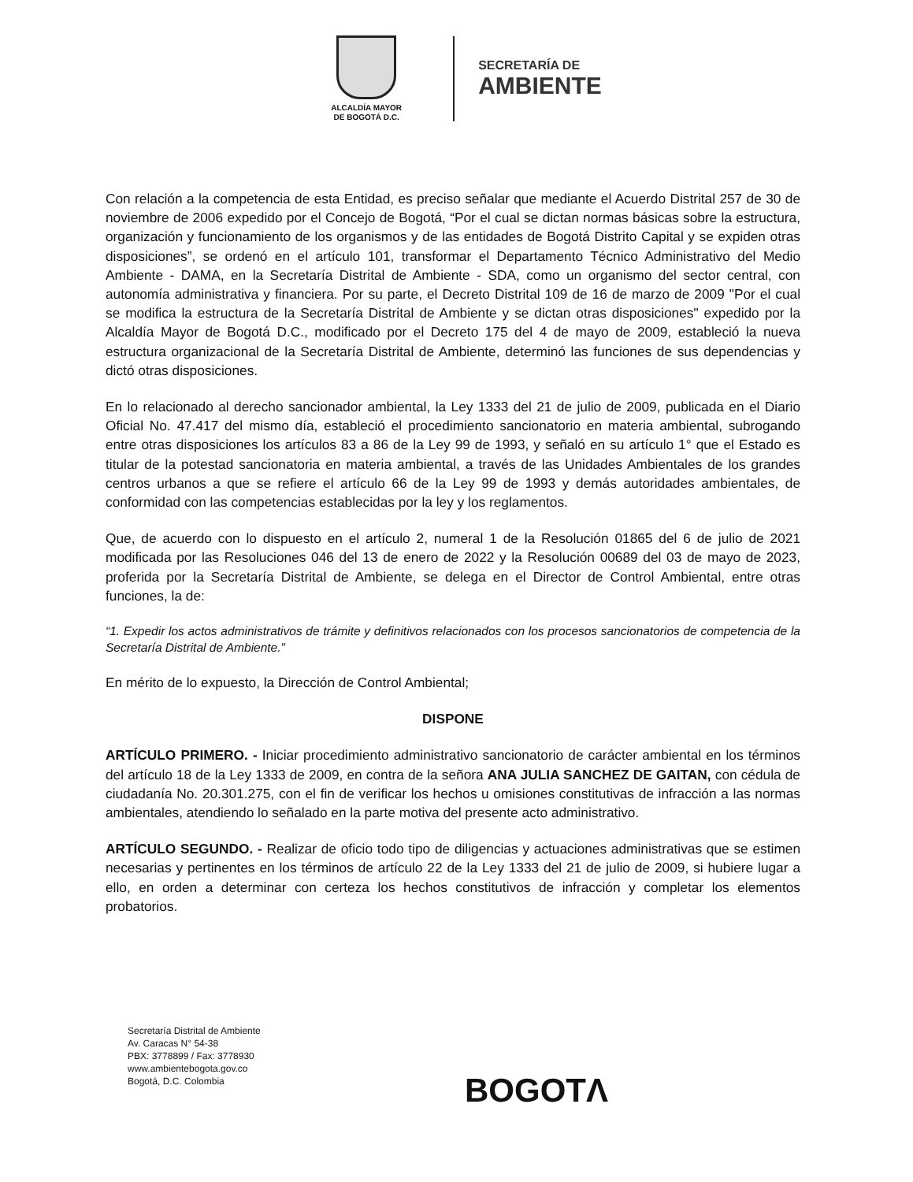ALCALDÍA MAYOR
DE BOGOTÁ D.C.
SECRETARÍA DE
AMBIENTE
Con relación a la competencia de esta Entidad, es preciso señalar que mediante el Acuerdo Distrital 257 de 30 de noviembre de 2006 expedido por el Concejo de Bogotá, “Por el cual se dictan normas básicas sobre la estructura, organización y funcionamiento de los organismos y de las entidades de Bogotá Distrito Capital y se expiden otras disposiciones”, se ordenó en el artículo 101, transformar el Departamento Técnico Administrativo del Medio Ambiente - DAMA, en la Secretaría Distrital de Ambiente - SDA, como un organismo del sector central, con autonomía administrativa y financiera. Por su parte, el Decreto Distrital 109 de 16 de marzo de 2009 "Por el cual se modifica la estructura de la Secretaría Distrital de Ambiente y se dictan otras disposiciones" expedido por la Alcaldía Mayor de Bogotá D.C., modificado por el Decreto 175 del 4 de mayo de 2009, estableció la nueva estructura organizacional de la Secretaría Distrital de Ambiente, determinó las funciones de sus dependencias y dictó otras disposiciones.
En lo relacionado al derecho sancionador ambiental, la Ley 1333 del 21 de julio de 2009, publicada en el Diario Oficial No. 47.417 del mismo día, estableció el procedimiento sancionatorio en materia ambiental, subrogando entre otras disposiciones los artículos 83 a 86 de la Ley 99 de 1993, y señaló en su artículo 1° que el Estado es titular de la potestad sancionatoria en materia ambiental, a través de las Unidades Ambientales de los grandes centros urbanos a que se refiere el artículo 66 de la Ley 99 de 1993 y demás autoridades ambientales, de conformidad con las competencias establecidas por la ley y los reglamentos.
Que, de acuerdo con lo dispuesto en el artículo 2, numeral 1 de la Resolución 01865 del 6 de julio de 2021 modificada por las Resoluciones 046 del 13 de enero de 2022 y la Resolución 00689 del 03 de mayo de 2023, proferida por la Secretaría Distrital de Ambiente, se delega en el Director de Control Ambiental, entre otras funciones, la de:
“1. Expedir los actos administrativos de trámite y definitivos relacionados con los procesos sancionatorios de competencia de la Secretaría Distrital de Ambiente.”
En mérito de lo expuesto, la Dirección de Control Ambiental;
DISPONE
ARTÍCULO PRIMERO. - Iniciar procedimiento administrativo sancionatorio de carácter ambiental en los términos del artículo 18 de la Ley 1333 de 2009, en contra de la señora ANA JULIA SANCHEZ DE GAITAN, con cédula de ciudadanía No. 20.301.275, con el fin de verificar los hechos u omisiones constitutivas de infracción a las normas ambientales, atendiendo lo señalado en la parte motiva del presente acto administrativo.
ARTÍCULO SEGUNDO. - Realizar de oficio todo tipo de diligencias y actuaciones administrativas que se estimen necesarias y pertinentes en los términos de artículo 22 de la Ley 1333 del 21 de julio de 2009, si hubiere lugar a ello, en orden a determinar con certeza los hechos constitutivos de infracción y completar los elementos probatorios.
Secretaría Distrital de Ambiente
Av. Caracas N° 54-38
PBX: 3778899 / Fax: 3778930
www.ambientebogota.gov.co
Bogotá, D.C. Colombia
BOGOTΛ